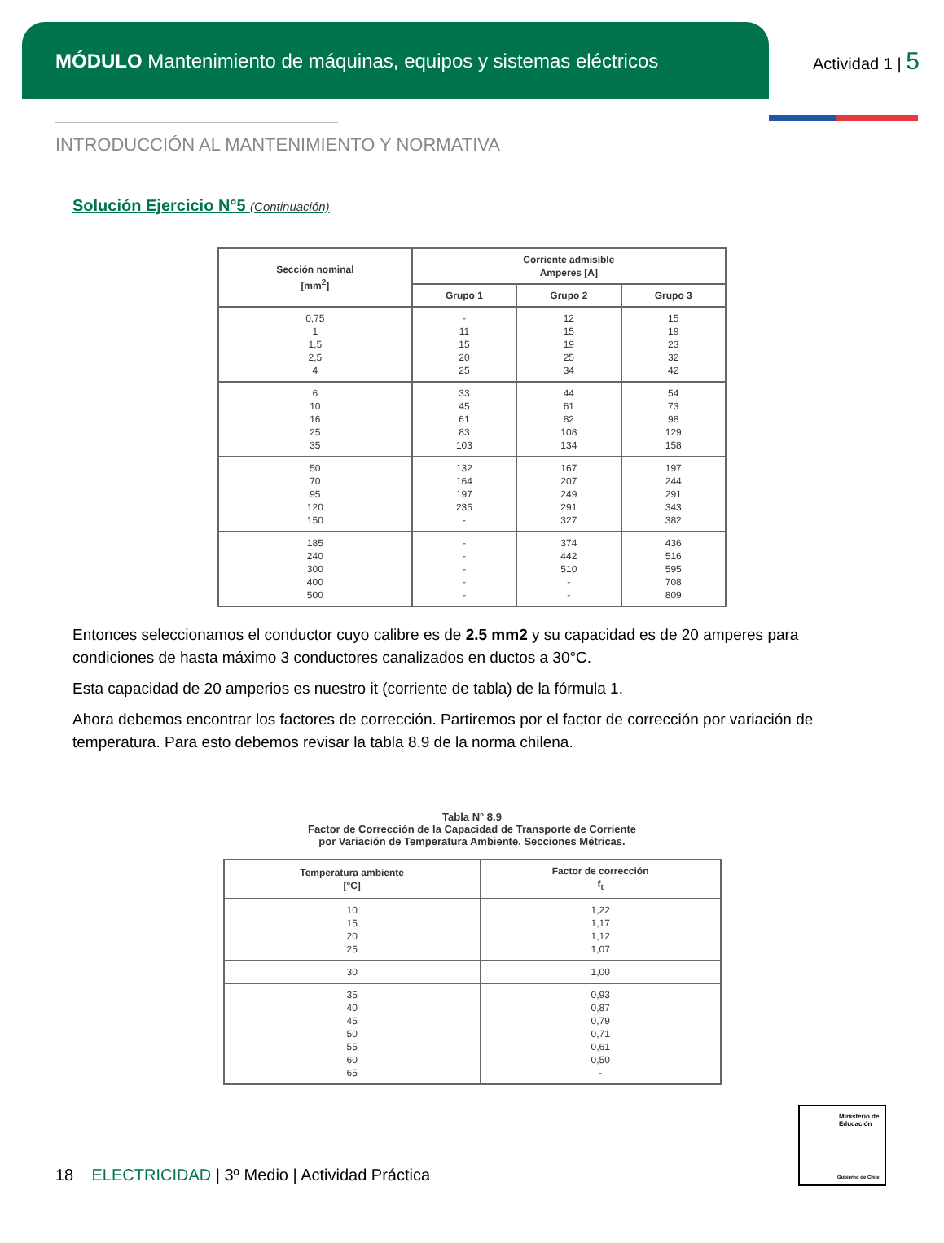MÓDULO Mantenimiento de máquinas, equipos y sistemas eléctricos
Actividad 1 | 5
INTRODUCCIÓN AL MANTENIMIENTO Y NORMATIVA
Solución Ejercicio N°5 (Continuación)
| Sección nominal [mm<sup>2</sup>] | Corriente admisible Amperes [A] | | |
| --- | --- | --- | --- |
| | Grupo 1 | Grupo 2 | Grupo 3 |
| 0,75 1 1,5 2,5 4 | - 11 15 20 25 | 12 15 19 25 34 | 15 19 23 32 42 |
| 6 10 16 25 35 | 33 45 61 83 103 | 44 61 82 108 134 | 54 73 98 129 158 |
| 50 70 95 120 150 | 132 164 197 235 - | 167 207 249 291 327 | 197 244 291 343 382 |
| 185 240 300 400 500 | - - - - - | 374 442 510 - - | 436 516 595 708 809 |
Entonces seleccionamos el conductor cuyo calibre es de 2.5 mm2 y su capacidad es de 20 amperes para condiciones de hasta máximo 3 conductores canalizados en ductos a 30°C.
Esta capacidad de 20 amperios es nuestro it (corriente de tabla) de la fórmula 1.
Ahora debemos encontrar los factores de corrección. Partiremos por el factor de corrección por variación de temperatura. Para esto debemos revisar la tabla 8.9 de la norma chilena.
Tabla N° 8.9
Factor de Corrección de la Capacidad de Transporte de Corriente
por Variación de Temperatura Ambiente. Secciones Métricas.
| Temperatura ambiente [°C] | Factor de corrección f<sub>t</sub> |
| --- | --- |
| 10 15 20 25 | 1,22 1,17 1,12 1,07 |
| 30 | 1,00 |
| 35 40 45 50 55 60 65 | 0,93 0,87 0,79 0,71 0,61 0,50 - |
18 ELECTRICIDAD | 3º Medio | Actividad Práctica
Ministerio de Educación
Gobierno de Chile